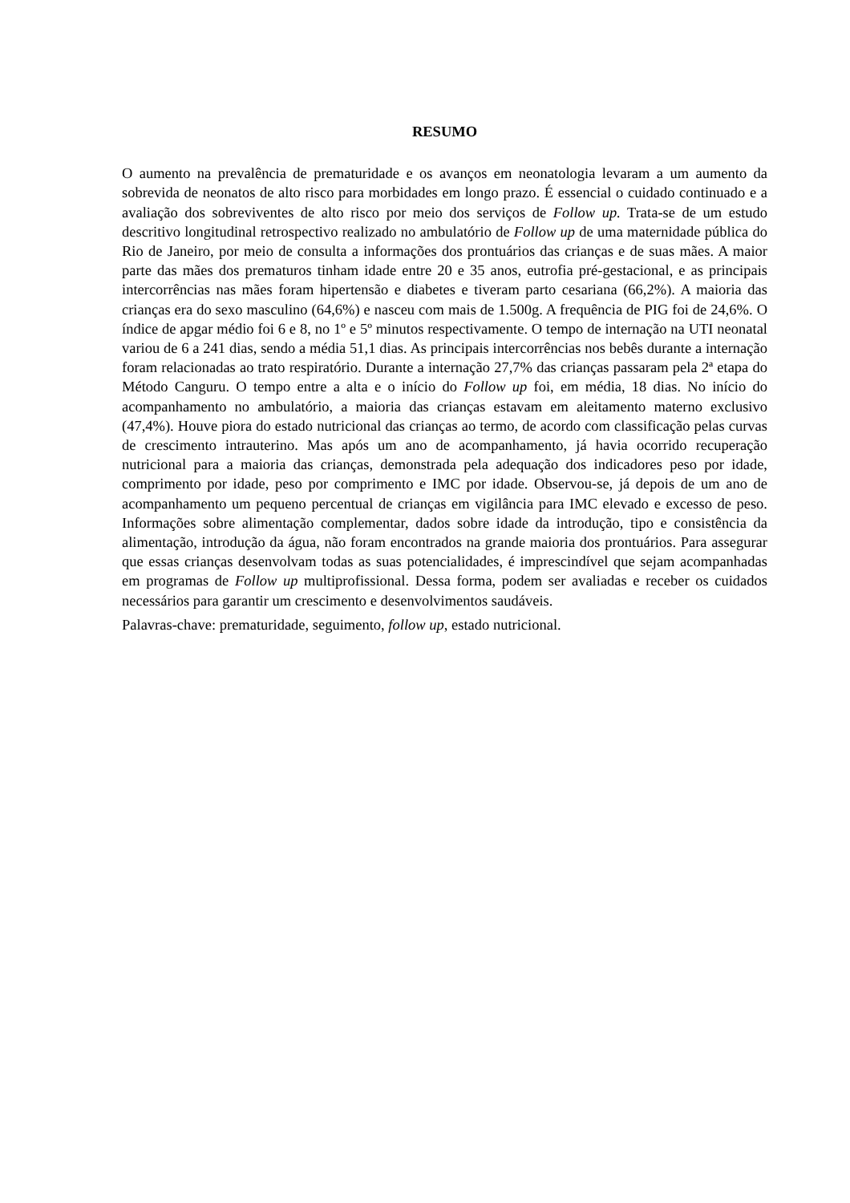RESUMO
O aumento na prevalência de prematuridade e os avanços em neonatologia levaram a um aumento da sobrevida de neonatos de alto risco para morbidades em longo prazo. É essencial o cuidado continuado e a avaliação dos sobreviventes de alto risco por meio dos serviços de Follow up. Trata-se de um estudo descritivo longitudinal retrospectivo realizado no ambulatório de Follow up de uma maternidade pública do Rio de Janeiro, por meio de consulta a informações dos prontuários das crianças e de suas mães. A maior parte das mães dos prematuros tinham idade entre 20 e 35 anos, eutrofia pré-gestacional, e as principais intercorrências nas mães foram hipertensão e diabetes e tiveram parto cesariana (66,2%). A maioria das crianças era do sexo masculino (64,6%) e nasceu com mais de 1.500g. A frequência de PIG foi de 24,6%. O índice de apgar médio foi 6 e 8, no 1º e 5º minutos respectivamente. O tempo de internação na UTI neonatal variou de 6 a 241 dias, sendo a média 51,1 dias. As principais intercorrências nos bebês durante a internação foram relacionadas ao trato respiratório. Durante a internação 27,7% das crianças passaram pela 2ª etapa do Método Canguru. O tempo entre a alta e o início do Follow up foi, em média, 18 dias. No início do acompanhamento no ambulatório, a maioria das crianças estavam em aleitamento materno exclusivo (47,4%). Houve piora do estado nutricional das crianças ao termo, de acordo com classificação pelas curvas de crescimento intrauterino. Mas após um ano de acompanhamento, já havia ocorrido recuperação nutricional para a maioria das crianças, demonstrada pela adequação dos indicadores peso por idade, comprimento por idade, peso por comprimento e IMC por idade. Observou-se, já depois de um ano de acompanhamento um pequeno percentual de crianças em vigilância para IMC elevado e excesso de peso. Informações sobre alimentação complementar, dados sobre idade da introdução, tipo e consistência da alimentação, introdução da água, não foram encontrados na grande maioria dos prontuários. Para assegurar que essas crianças desenvolvam todas as suas potencialidades, é imprescindível que sejam acompanhadas em programas de Follow up multiprofissional. Dessa forma, podem ser avaliadas e receber os cuidados necessários para garantir um crescimento e desenvolvimentos saudáveis.
Palavras-chave: prematuridade, seguimento, follow up, estado nutricional.